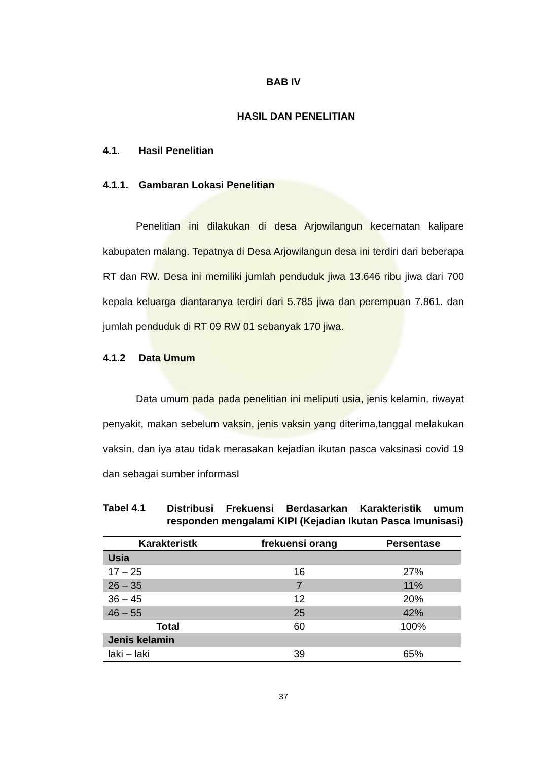BAB IV
HASIL DAN PENELITIAN
4.1. Hasil Penelitian
4.1.1. Gambaran Lokasi Penelitian
Penelitian ini dilakukan di desa Arjowilangun kecematan kalipare kabupaten malang. Tepatnya di Desa Arjowilangun desa ini terdiri dari beberapa RT dan RW. Desa ini memiliki jumlah penduduk jiwa 13.646 ribu jiwa dari 700 kepala keluarga diantaranya terdiri dari 5.785 jiwa dan perempuan 7.861. dan jumlah penduduk di RT 09 RW 01 sebanyak 170 jiwa.
4.1.2 Data Umum
Data umum pada pada penelitian ini meliputi usia, jenis kelamin, riwayat penyakit, makan sebelum vaksin, jenis vaksin yang diterima,tanggal melakukan vaksin, dan iya atau tidak merasakan kejadian ikutan pasca vaksinasi covid 19 dan sebagai sumber informasI
Tabel 4.1
Distribusi Frekuensi Berdasarkan Karakteristik umum responden mengalami KIPI (Kejadian Ikutan Pasca Imunisasi)
| Karakteristk | frekuensi orang | Persentase |
| --- | --- | --- |
| Usia | | |
| 17 – 25 | 16 | 27% |
| 26 – 35 | 7 | 11% |
| 36 – 45 | 12 | 20% |
| 46 – 55 | 25 | 42% |
| Total | 60 | 100% |
| Jenis kelamin | | |
| laki – laki | 39 | 65% |
37